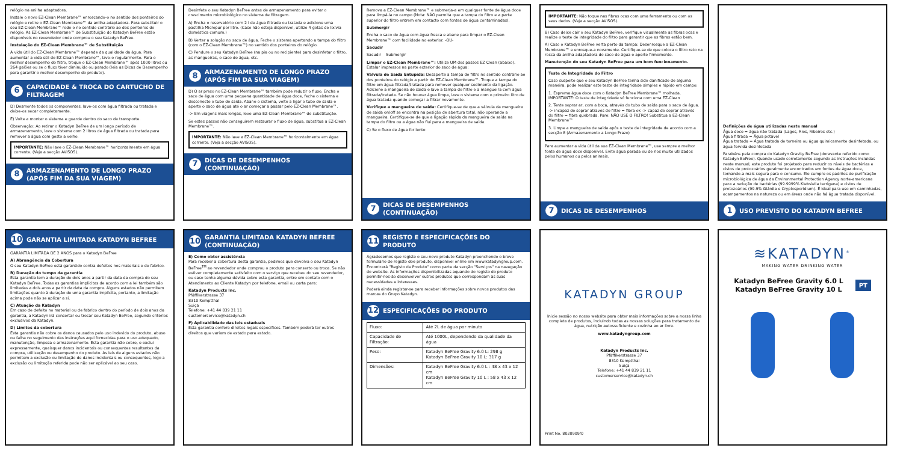relógio na anilha adaptadora.
Instale o novo EZ-Clean Membrane™ enroscando-o no sentido dos ponteiros do relógio e retire o EZ-Clean Membrane™ da anilha adaptadora. Para substituir o seu EZ-Clean Membrane™ rode-o no sentido contrário ao dos ponteiros do relógio. As EZ-Clean Membrane™ de Substituição do Katadyn BeFree estão disponíveis no revendedor onde comprou o seu Katadyn BeFree.
Instalação do EZ-Clean Membrane™ de Substituição
A vida útil do EZ-Clean Membrane™ depende da qualidade da água. Para aumentar a vida útil do EZ-Clean Membrane™, lave-o regularmente. Para o melhor desempenho do filtro, troque o EZ-Clean Membrane™ após 1000 litros ou 264 galões ou se o fluxo tiver diminuído ou parado (leia as Dicas de Desempenho para garantir o melhor desempenho do produto).
6 CAPACIDADE & TROCA DO CARTUCHO DE FILTRAGEM
D) Desmonte todos os componentes, lave-os com água filtrada ou tratada e deixe-os secar completamente.
E) Volte a montar o sistema e guarde dentro do saco de transporte.
Observação: Ao retirar o Katadyn BeFree de um longo período de armazenamento, lave o sistema com 2 litros de água filtrada ou tratada para remover a água com gosto a velho.
IMPORTANTE: Não lave o EZ-Clean Membrane™ horizontalmente em água corrente. (Veja a secção AVISOS).
8 ARMAZENAMENTO DE LONGO PRAZO (APÓS FIM DA SUA VIAGEM)
Desinfete o seu Katadyn BeFree antes de armazenamento para evitar o crescimento microbiológico no sistema de filtragem.
A) Encha o reservatório com 2 l de água filtrada ou tratada e adicione uma pastilha Micropur por litro. (Caso não esteja disponível, utilize 4 gotas de lixívia doméstica comum.)
B) Verter a solução no saco de água. Feche o sistema apertando a tampa do filtro (com o EZ-Clean Membrane™) no sentido dos ponteiros do relógio.
C) Pendure o seu Katadyn BeFree (na pia ou no recipiente) para desinfetar o filtro, as mangueiras, o saco de água, etc.
8 ARMAZENAMENTO DE LONGO PRAZO (APÓS FIM DA SUA VIAGEM)
D) O ar preso no EZ-Clean Membrane™ também pode reduzir o fluxo. Encha o saco de água com uma pequena quantidade de água doce, feche o sistema e desconecte o tubo de saída. Abane o sistema, volte a ligar o tubo de saída e aperte o saco de água até o ar começar a passar pelo EZ-Clean Membrane™.
-> Em viagens mais longas, leve uma EZ-Clean Membrane™ de substituição.
Se estes passos não conseguirem restaurar o fluxo de água, substitua a EZ-Clean Membrane™.
IMPORTANTE: Não lave a EZ-Clean Membrane™ horizontalmente em água corrente. (Veja a secção AVISOS).
7 DICAS DE DESEMPENHOS (CONTINUAÇÃO)
Remova a EZ-Clean Membrane™ e submerja-a em qualquer fonte de água doce para limpá-la no campo (Nota: NÃO permita que a tampa do filtro e a parte superior do filtro entrem em contacto com fontes de água contaminadas).
Submergir
Encha o saco de água com água fresca e abane para limpar o EZ-Clean Membrane™ com facilidade no exterior. -OU-
Sacudir
Sacudir Submergir
Limpar o EZ-Clean Membrane™: Utilize UM dos passos EZ Clean (abaixo). Estalar impressos na parte exterior do saco de água:
Válvula de Saída Entupida: Desaperte a tampa do filtro no sentido contrário ao dos ponteiros do relógio a partir do EZ-Clean Membrane™. Troque a tampa do filtro em água filtrada/tratada para remover qualquer sedimento da ligação. Adicione a mangueira de saída e lave a tampa do filtro e a mangueira com água filtrada/tratada. Se não houver água limpa, lave o sistema com o primeiro litro de água tratada quando começar a filtrar novamente.
Verifique a mangueira de saída: Certifique-se de que a válvula da mangueira de saída on/off se encontra na posição de abertura total, não operando a mangueira. Certifique-se de que a ligação rápida da mangueira de saída na tampa do filtro ou a água não flui para a mangueira de saída.
C) Se o fluxo de água for lento:
7 DICAS DE DESEMPENHOS (CONTINUAÇÃO)
IMPORTANTE: Não toque nas fibras ocas com uma ferramenta ou com os seus dedos. (Veja a secção AVISOS).
B) Caso deixe cair o seu Katadyn BeFree, verifique visualmente as fibras ocas e realize o teste de integridade do filtro para garantir que as fibras estão bem.
A) Caso o Katadyn BeFree verta perto da tampa: Desenrosque a EZ-Clean Membrane™ e enrosque-a novamente. Certifique-se de que coloca o filtro reto na rosca da anilha adaptadora do saco de água e aperte firmemente.
Manutenção do seu Katadyn BeFree para um bom funcionamento.
Teste de Integridade do Filtro
Caso suspeite que o seu Katadyn BeFree tenha sido danificado de alguma maneira, pode realizar este teste de integridade simples e rápido em campo:
1. Esprema água doce com o Katadyn BeFree Membrane™ molhada. IMPORTANTE: O teste de integridade só funciona com uma EZ-Clean
2. Tente soprar ar, com a boca, através do tubo de saída para o saco de água. -> incapaz de soprar através do filtro = fibra ok -> capaz de soprar através do filtro = fibra quebrada. Pare: NÃO USE O FILTRO! Substitua a EZ-Clean Membrane™
3. Limpe a mangueira de saída após o teste de integridade de acordo com a secção 8 (Armazenamento a Longo Prazo)
Para aumentar a vida útil da sua EZ-Clean Membrane™, use sempre a melhor fonte de água doce disponível. Evite água parada ou de rios muito utilizados pelos humanos ou pelos animais.
7 DICAS DE DESEMPENHOS
Definições de água utilizadas neste manual
Água doce = água não tratada (Lagos, Rios, Ribeiros etc.)
Água filtrada = Água potável
Água tratada = Água tratada de torneira ou água quimicamente desinfetada, ou água fervida desinfetada
Parabéns pela compra do Katadyn Gravity BeFree (doravante referido como Katadyn BeFree). Quando usado corretamente segundo as instruções incluídas neste manual, este produto foi projetado para reduzir os níveis de bactérias e cistos de protozoários geralmente encontrados em fontes de água doce, tornando-a mais segura para o consumo. Ele cumpre os padrões de purificação microbiológica de água da Environmental Protection Agency norte-americana para a redução de bactérias (99.9999% Klebsiella terrigena) e cistos de protozoários (99.9% Giárdia e Cryptosporidium). É ideal para uso em caminhadas, acampamentos na natureza ou em áreas onde não há água tratada disponível.
1 USO PREVISTO DO KATADYN BEFREE
10 GARANTIA LIMITADA KATADYN BEFREE
GARANTIA LIMITADA DE 2 ANOS para o Katadyn BeFree
A) Abrangência da Cobertura
O seu Katadyn BeFree está garantido contra defeitos nos materiais e de fabrico.
B) Duração do tempo da garantia
Esta garantia tem a duração de dois anos a partir da data da compra do seu Katadyn BeFree. Todas as garantias implícitas de acordo com a lei também são limitadas a dois anos a partir da data da compra. Alguns estados não permitem limitações quanto à duração de uma garantia implícita, portanto, a limitação acima pode não se aplicar a si.
C) Atuação da Katadyn
Em caso de defeito no material ou de fabrico dentro do período de dois anos da garantia, a Katadyn irá consertar ou trocar seu Katadyn BeFree, segundo critérios exclusivos da Katadyn.
D) Limites da cobertura
Esta garantia não cobre os danos causados pelo uso indevido do produto, abuso ou falha no seguimento das instruções aqui fornecidas para o uso adequado, manutenção, limpeza e armazenamento. Esta garantia não cobre, e exclui expressamente, quaisquer danos incidentais ou consequentes resultantes da compra, utilização ou desempenho do produto. As leis de alguns estados não permitem a exclusão ou limitação de danos incidentais ou consequentes, logo a exclusão ou limitação referida pode não ser aplicável ao seu caso.
10 GARANTIA LIMITADA KATADYN BEFREE (CONTINUAÇÃO)
E) Como obter assistência
Para receber a cobertura desta garantia, pedimos que devolva o seu Katadyn BeFree<sup>TM</sup> ao revendedor onde comprou o produto para conserto ou troca. Se não estiver completamente satisfeito com o serviço que recebeu do seu revendedor, ou caso tenha alguma dúvida sobre esta garantia, entre em contato com o Atendimento ao Cliente Katadyn por telefone, email ou carta para:
Katadyn Products Inc.
Pfäffikerstrasse 37
8310 Kemptthal
Suiça
Telefone: +41 44 839 21 11
customerservice@katadyn.ch
F) Aplicabilidade das leis estaduais
Esta garantia confere direitos legais específicos. Também poderá ter outros direitos que variam de estado para estado.
11 REGISTO E ESPECIFICAÇÕES DO PRODUTO
Agradecemos que registe o seu novo produto Katadyn preenchendo o breve formulário de registo doe produto, disponível online em www.katadyngroup.com. Encontrará "Registo de Produto" como parte da secção "Serviços" na navegação do website. As informações disponibilizadas aquando do registo do produto permitir-nos-ão desenvolver outros produtos que correspondam às suas necessidades e interesses.
Poderá ainda registar-se para receber informações sobre novos produtos das marcas do Grupo Katadyn.
12 ESPECIFICAÇÕES DO PRODUTO
| Fluxo: | Até 2L de água por minuto |
| Capacidade de Filtração: | Até 1000L, dependendo da qualidade da água |
| Peso: | Katadyn BeFree Gravity 6.0 L: 298 g Katadyn BeFree Gravity 10 L: 317 g |
| Dimensões: | Katadyn BeFree Gravity 6.0 L : 48 x 43 x 12 cm Katadyn BeFree Gravity 10 L : 58 x 43 x 12 cm |
KATADYN GROUP
Inicie sessão no nosso website para obter mais informações sobre a nossa linha completa de produtos, incluindo todas as nossas soluções para tratamento de água, nutrição autossuficiente e cozinha ao ar livre.
www.katadyngroup.com
Katadyn Products Inc.
Pfäffikerstrasse 37
8310 Kemptthal
Suiça
Telefone: +41 44 839 21 11
customerservice@katadyn.ch
Print No. 8020909/0
≋KATADYN<sup>®</sup>
MAKING WATER DRINKING WATER
Katadyn BeFree Gravity 6.0 L
Katadyn BeFree Gravity 10 L
PT